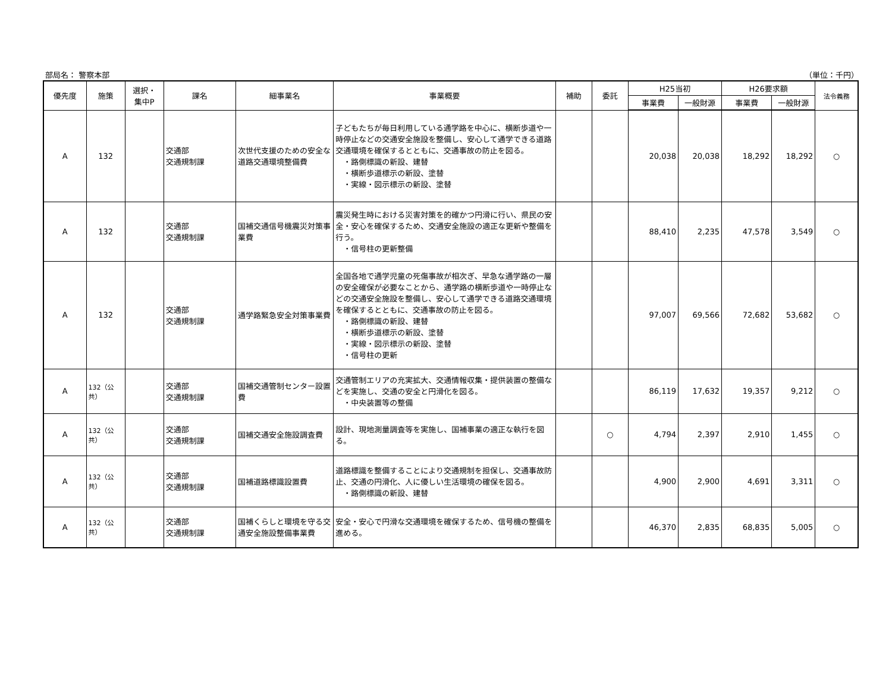部局名： 警察本部 （単位：千円）
| 優先度 | 施策 | 選択・ 集中P | 課名 | 細事業名 | 事業概要 | 補助 | 委託 | H25当初 | | H26要求額 | | 法令義務 |
| --- | --- | --- | --- | --- | --- | --- | --- | --- | --- | --- | --- | --- |
| | | | | | | | | 事業費 | 一般財源 | 事業費 | 一般財源 | |
| A | 132 | | 交通部 交通規制課 | 次世代支援のための安全な道路交通環境整備費 | 子どもたちが毎日利用している通学路を中心に、横断歩道や一時停止などの交通安全施設を整備し、安心して通学できる道路交通環境を確保するとともに、交通事故の防止を図る。 ・路側標識の新設、建替 ・横断歩道標示の新設、塗替 ・実線・図示標示の新設、塗替 | | | 20,038 | 20,038 | 18,292 | 18,292 | ○ |
| A | 132 | | 交通部 交通規制課 | 国補交通信号機震災対策事業費 | 震災発生時における災害対策を的確かつ円滑に行い、県民の安全・安心を確保するため、交通安全施設の適正な更新や整備を行う。 ・信号柱の更新整備 | | | 88,410 | 2,235 | 47,578 | 3,549 | ○ |
| A | 132 | | 交通部 交通規制課 | 通学路緊急安全対策事業費 | 全国各地で通学児童の死傷事故が相次ぎ、早急な通学路の一層の安全確保が必要なことから、通学路の横断歩道や一時停止などの交通安全施設を整備し、安心して通学できる道路交通環境を確保するとともに、交通事故の防止を図る。 ・路側標識の新設、建替 ・横断歩道標示の新設、塗替 ・実線・図示標示の新設、塗替 ・信号柱の更新 | | | 97,007 | 69,566 | 72,682 | 53,682 | ○ |
| A | 132（公共） | | 交通部 交通規制課 | 国補交通管制センター設置費 | 交通管制エリアの充実拡大、交通情報収集・提供装置の整備などを実施し、交通の安全と円滑化を図る。 ・中央装置等の整備 | | | 86,119 | 17,632 | 19,357 | 9,212 | ○ |
| A | 132（公共） | | 交通部 交通規制課 | 国補交通安全施設調査費 | 設計、現地測量調査等を実施し、国補事業の適正な執行を図る。 | | ○ | 4,794 | 2,397 | 2,910 | 1,455 | ○ |
| A | 132（公共） | | 交通部 交通規制課 | 国補道路標識設置費 | 道路標識を整備することにより交通規制を担保し、交通事故防止、交通の円滑化、人に優しい生活環境の確保を図る。 ・路側標識の新設、建替 | | | 4,900 | 2,900 | 4,691 | 3,311 | ○ |
| A | 132（公共） | | 交通部 交通規制課 | 国補くらしと環境を守る交通安全施設整備事業費 | 安全・安心で円滑な交通環境を確保するため、信号機の整備を進める。 | | | 46,370 | 2,835 | 68,835 | 5,005 | ○ |